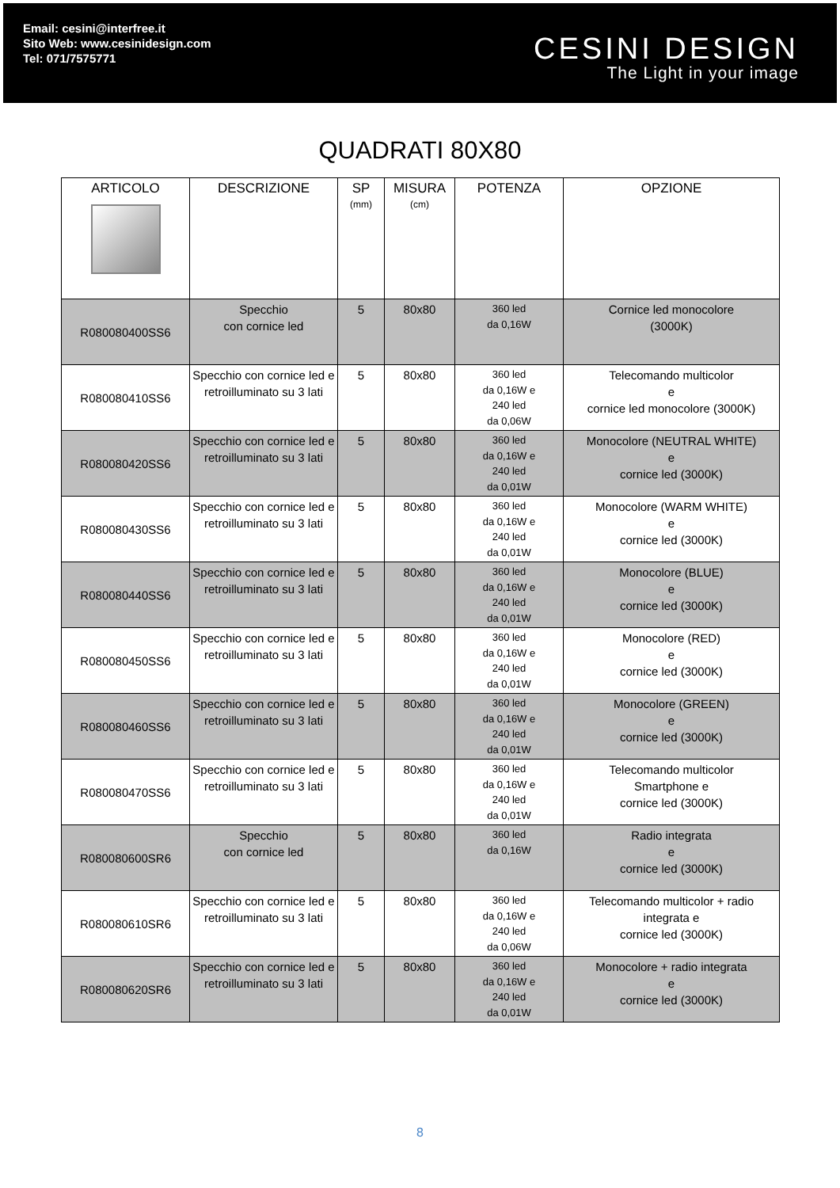Email: cesini@interfree.it
Sito Web: www.cesinidesign.com
Tel: 071/7575771
CESINI DESIGN
The Light in your image
QUADRATI 80X80
| ARTICOLO | DESCRIZIONE | SP (mm) | MISURA (cm) | POTENZA | OPZIONE |
| --- | --- | --- | --- | --- | --- |
| R080080400SS6 | Specchio con cornice led | 5 | 80x80 | 360 led da 0,16W | Cornice led monocolore (3000K) |
| R080080410SS6 | Specchio con cornice led e retroilluminato su 3 lati | 5 | 80x80 | 360 led da 0,16W e 240 led da 0,06W | Telecomando multicolor e cornice led monocolore (3000K) |
| R080080420SS6 | Specchio con cornice led e retroilluminato su 3 lati | 5 | 80x80 | 360 led da 0,16W e 240 led da 0,01W | Monocolore (NEUTRAL WHITE) e cornice led (3000K) |
| R080080430SS6 | Specchio con cornice led e retroilluminato su 3 lati | 5 | 80x80 | 360 led da 0,16W e 240 led da 0,01W | Monocolore (WARM WHITE) e cornice led (3000K) |
| R080080440SS6 | Specchio con cornice led e retroilluminato su 3 lati | 5 | 80x80 | 360 led da 0,16W e 240 led da 0,01W | Monocolore (BLUE) e cornice led (3000K) |
| R080080450SS6 | Specchio con cornice led e retroilluminato su 3 lati | 5 | 80x80 | 360 led da 0,16W e 240 led da 0,01W | Monocolore (RED) e cornice led (3000K) |
| R080080460SS6 | Specchio con cornice led e retroilluminato su 3 lati | 5 | 80x80 | 360 led da 0,16W e 240 led da 0,01W | Monocolore (GREEN) e cornice led (3000K) |
| R080080470SS6 | Specchio con cornice led e retroilluminato su 3 lati | 5 | 80x80 | 360 led da 0,16W e 240 led da 0,01W | Telecomando multicolor Smartphone e cornice led (3000K) |
| R080080600SR6 | Specchio con cornice led | 5 | 80x80 | 360 led da 0,16W | Radio integrata e cornice led (3000K) |
| R080080610SR6 | Specchio con cornice led e retroilluminato su 3 lati | 5 | 80x80 | 360 led da 0,16W e 240 led da 0,06W | Telecomando multicolor + radio integrata e cornice led (3000K) |
| R080080620SR6 | Specchio con cornice led e retroilluminato su 3 lati | 5 | 80x80 | 360 led da 0,16W e 240 led da 0,01W | Monocolore + radio integrata e cornice led (3000K) |
8